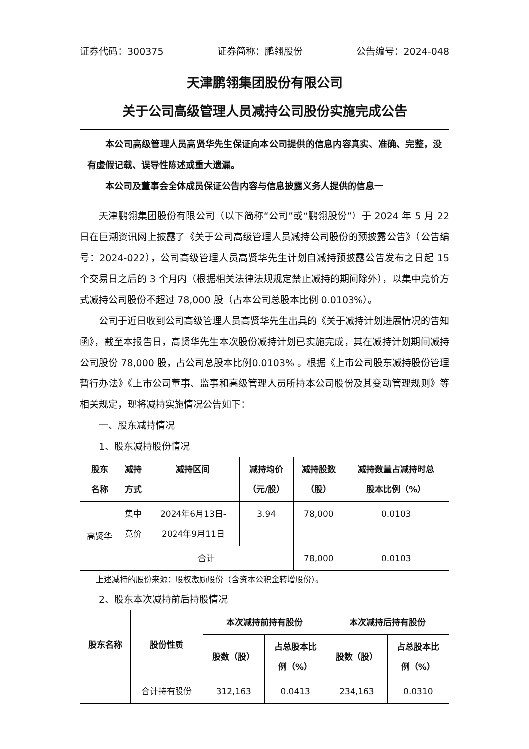证券代码：300375 证券简称：鹏翎股份 公告编号：2024-048
天津鹏翎集团股份有限公司
关于公司高级管理人员减持公司股份实施完成公告
本公司高级管理人员高贤华先生保证向本公司提供的信息内容真实、准确、完整，没有虚假记载、误导性陈述或重大遗漏。
本公司及董事会全体成员保证公告内容与信息披露义务人提供的信息一
天津鹏翎集团股份有限公司（以下简称“公司”或“鹏翎股份”）于 2024 年 5 月 22 日在巨潮资讯网上披露了《关于公司高级管理人员减持公司股份的预披露公告》（公告编号：2024-022），公司高级管理人员高贤华先生计划自减持预披露公告发布之日起 15 个交易日之后的 3 个月内（根据相关法律法规规定禁止减持的期间除外），以集中竞价方式减持公司股份不超过 78,000 股（占本公司总股本比例 0.0103%）。
公司于近日收到公司高级管理人员高贤华先生出具的《关于减持计划进展情况的告知函》，截至本报告日，高贤华先生本次股份减持计划已实施完成，其在减持计划期间减持公司股份 78,000 股，占公司总股本比例0.0103% 。根据《上市公司股东减持股份管理暂行办法》《上市公司董事、监事和高级管理人员所持本公司股份及其变动管理规则》等相关规定，现将减持实施情况公告如下：
一、股东减持情况
1、股东减持股份情况
| 股东 名称 | 减持 方式 | 减持区间 | 减持均价 （元/股） | 减持股数 （股） | 减持数量占减持时总 股本比例（%） |
| --- | --- | --- | --- | --- | --- |
| 高贤华 | 集中 竞价 | 2024年6月13日- 2024年9月11日 | 3.94 | 78,000 | 0.0103 |
| | 合计 | | | 78,000 | 0.0103 |
上述减持的股份来源：股权激励股份（含资本公积金转增股份）。
2、股东本次减持前后持股情况
| 股东名称 | 股份性质 | 本次减持前持有股份 | | 本次减持后持有股份 | |
| --- | --- | --- | --- | --- | --- |
| | | 股数（股） | 占总股本比 例（%） | 股数（股） | 占总股本比 例（%） |
| | 合计持有股份 | 312,163 | 0.0413 | 234,163 | 0.0310 |